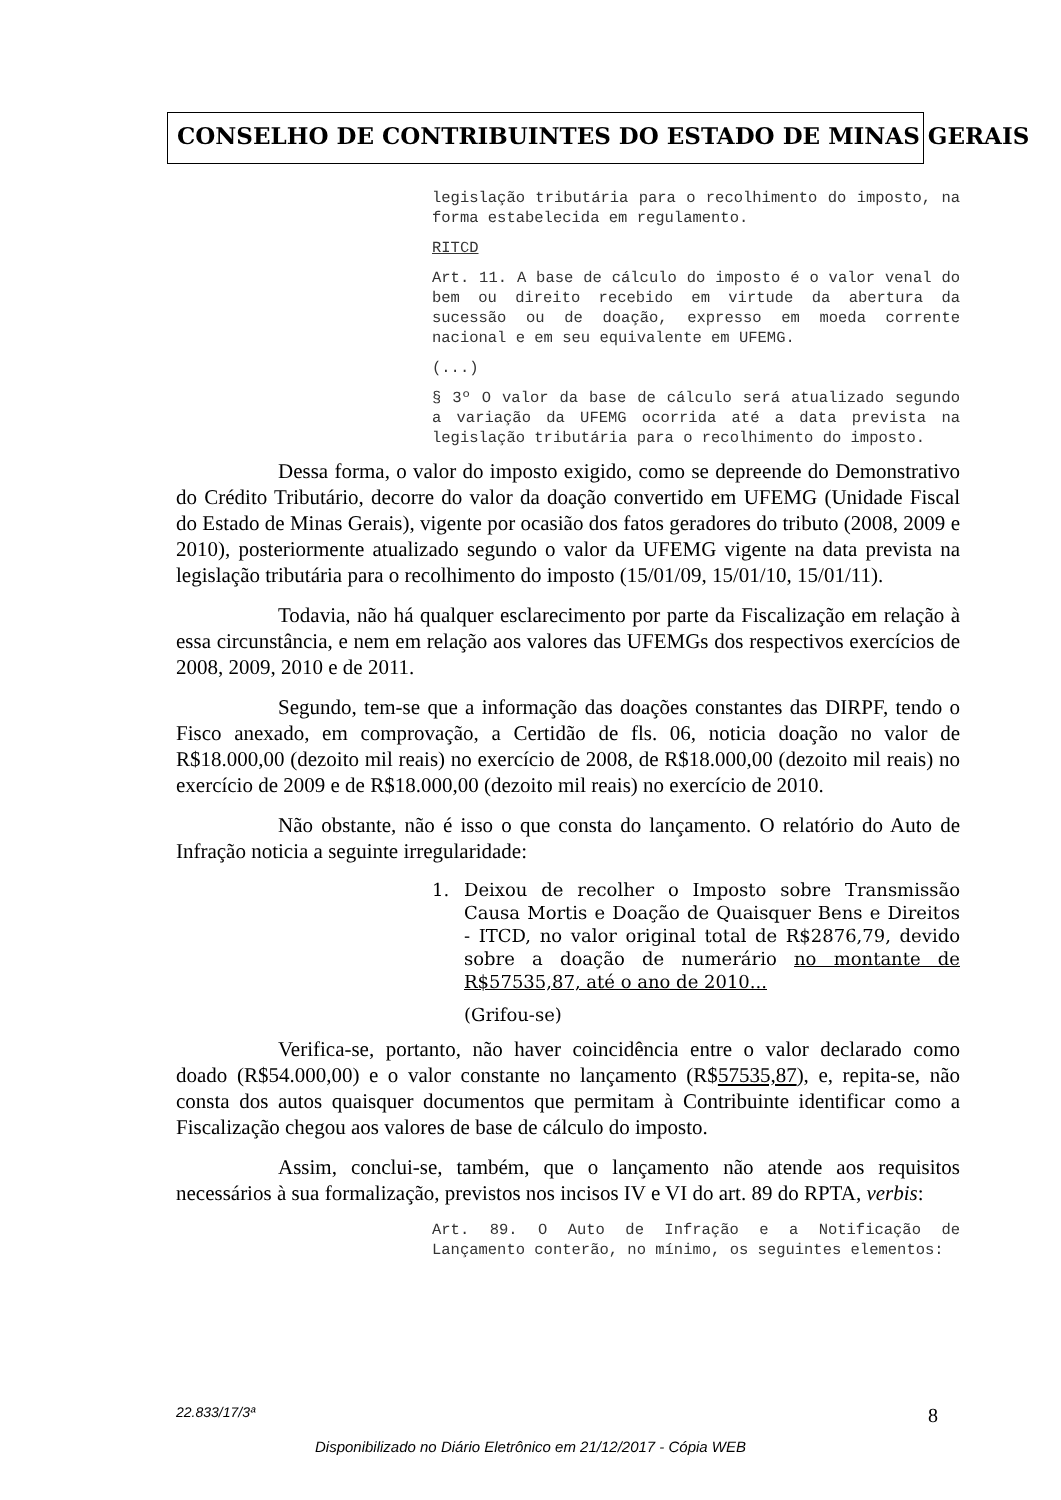CONSELHO DE CONTRIBUINTES DO ESTADO DE MINAS GERAIS
legislação tributária para o recolhimento do imposto, na forma estabelecida em regulamento.
RITCD
Art. 11. A base de cálculo do imposto é o valor venal do bem ou direito recebido em virtude da abertura da sucessão ou de doação, expresso em moeda corrente nacional e em seu equivalente em UFEMG.
(...)
§ 3º O valor da base de cálculo será atualizado segundo a variação da UFEMG ocorrida até a data prevista na legislação tributária para o recolhimento do imposto.
Dessa forma, o valor do imposto exigido, como se depreende do Demonstrativo do Crédito Tributário, decorre do valor da doação convertido em UFEMG (Unidade Fiscal do Estado de Minas Gerais), vigente por ocasião dos fatos geradores do tributo (2008, 2009 e 2010), posteriormente atualizado segundo o valor da UFEMG vigente na data prevista na legislação tributária para o recolhimento do imposto (15/01/09, 15/01/10, 15/01/11).
Todavia, não há qualquer esclarecimento por parte da Fiscalização em relação à essa circunstância, e nem em relação aos valores das UFEMGs dos respectivos exercícios de 2008, 2009, 2010 e de 2011.
Segundo, tem-se que a informação das doações constantes das DIRPF, tendo o Fisco anexado, em comprovação, a Certidão de fls. 06, noticia doação no valor de R$18.000,00 (dezoito mil reais) no exercício de 2008, de R$18.000,00 (dezoito mil reais) no exercício de 2009 e de R$18.000,00 (dezoito mil reais) no exercício de 2010.
Não obstante, não é isso o que consta do lançamento. O relatório do Auto de Infração noticia a seguinte irregularidade:
1. Deixou de recolher o Imposto sobre Transmissão Causa Mortis e Doação de Quaisquer Bens e Direitos - ITCD, no valor original total de R$2876,79, devido sobre a doação de numerário no montante de R$57535,87, até o ano de 2010...
(Grifou-se)
Verifica-se, portanto, não haver coincidência entre o valor declarado como doado (R$54.000,00) e o valor constante no lançamento (R$57535,87), e, repita-se, não consta dos autos quaisquer documentos que permitam à Contribuinte identificar como a Fiscalização chegou aos valores de base de cálculo do imposto.
Assim, conclui-se, também, que o lançamento não atende aos requisitos necessários à sua formalização, previstos nos incisos IV e VI do art. 89 do RPTA, verbis:
Art. 89. O Auto de Infração e a Notificação de Lançamento conterão, no mínimo, os seguintes elementos:
22.833/17/3ª 8
Disponibilizado no Diário Eletrônico em 21/12/2017 - Cópia WEB